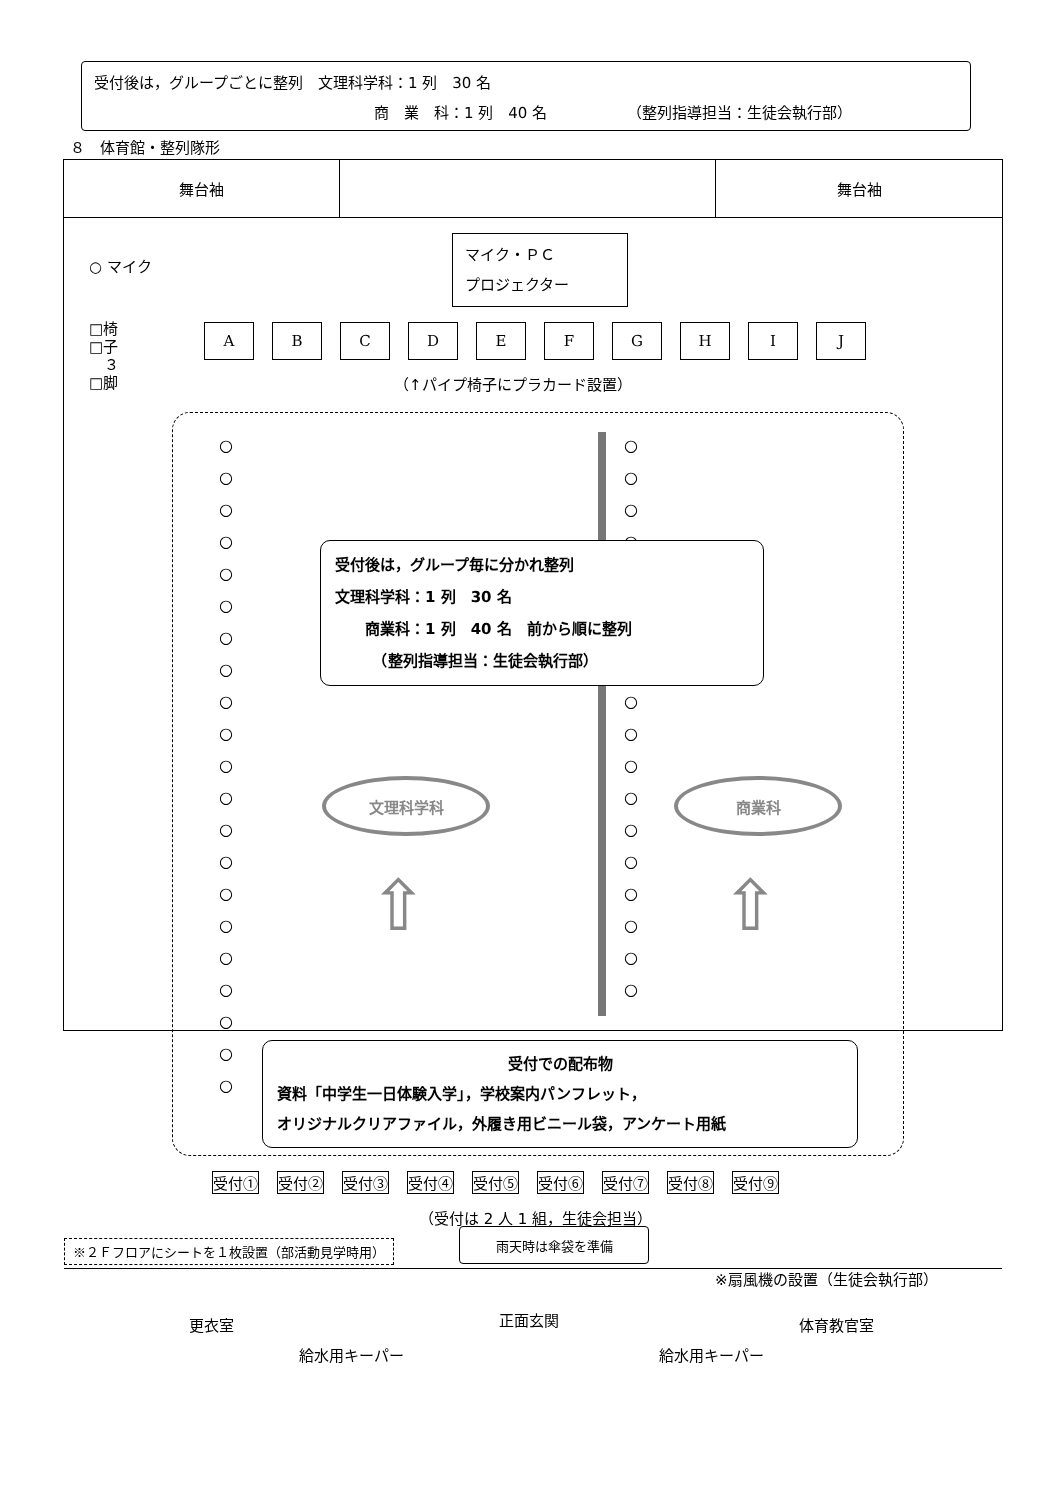受付後は，グループごとに整列　文理科学科：1 列　30 名
商　業　科：1 列　40 名 （整列指導担当：生徒会執行部）
８　体育館・整列隊形
舞台袖 舞台袖
○ マイク
マイク・ＰＣ
プロジェクター
□椅
□子
　３
□脚
A B C D E F G H I J
（↑パイプ椅子にプラカード設置）
○
○
○
○
○
○
○
○
○
○
○
○
○
○
○
○
○
○
○
○
○
○
○
○
○
○
○
○
○
○
○
○
○
○
○
受付後は，グループ毎に分かれ整列
文理科学科：1 列　30 名
　　商業科：1 列　40 名　前から順に整列
　　　（整列指導担当：生徒会執行部）
文理科学科 商業科
⇧ ⇧
受付での配布物
資料「中学生一日体験入学」，学校案内パンフレット，
オリジナルクリアファイル，外履き用ビニール袋，アンケート用紙
受付① 受付② 受付③ 受付④ 受付⑤ 受付⑥ 受付⑦ 受付⑧ 受付⑨
（受付は 2 人 1 組，生徒会担当）
更衣室 正面玄関 体育教官室
給水用キーパー 給水用キーパー
※２Ｆフロアにシートを１枚設置（部活動見学時用）
雨天時は傘袋を準備
※扇風機の設置（生徒会執行部）